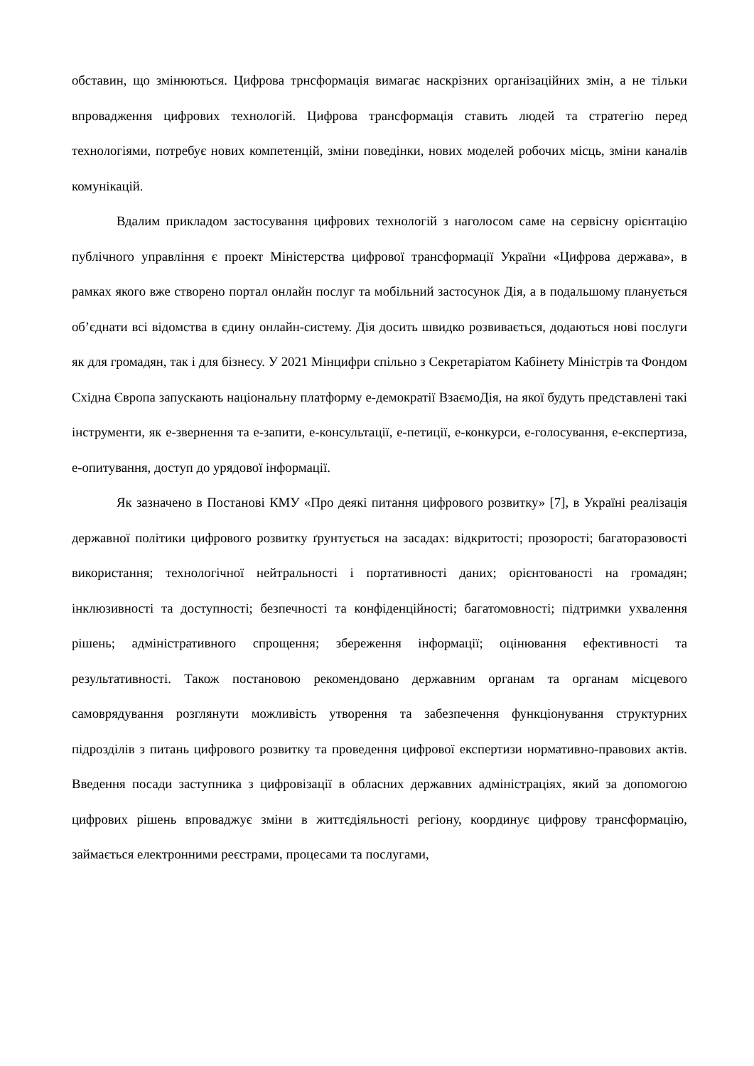обставин, що змінюються. Цифрова трнсформація вимагає наскрізних організаційних змін, а не тільки впровадження цифрових технологій. Цифрова трансформація ставить людей та стратегію перед технологіями, потребує нових компетенцій, зміни поведінки, нових моделей робочих місць, зміни каналів комунікацій.
Вдалим прикладом застосування цифрових технологій з наголосом саме на сервісну орієнтацію публічного управління є проект Міністерства цифрової трансформації України «Цифрова держава», в рамках якого вже створено портал онлайн послуг та мобільний застосунок Дія, а в подальшому планується об’єднати всі відомства в єдину онлайн-систему. Дія досить швидко розвивається, додаються нові послуги як для громадян, так і для бізнесу. У 2021 Мінцифри спільно з Секретаріатом Кабінету Міністрів та Фондом Східна Європа запускають національну платформу е-демократії ВзаємоДія, на якої будуть представлені такі інструменти, як е-звернення та е-запити, е-консультації, е-петиції, е-конкурси, е-голосування, е-експертиза, е-опитування, доступ до урядової інформації.
Як зазначено в Постанові КМУ «Про деякі питання цифрового розвитку» [7], в Україні реалізація державної політики цифрового розвитку ґрунтується на засадах: відкритості; прозорості; багаторазовості використання; технологічної нейтральності і портативності даних; орієнтованості на громадян; інклюзивності та доступності; безпечності та конфіденційності; багатомовності; підтримки ухвалення рішень; адміністративного спрощення; збереження інформації; оцінювання ефективності та результативності. Також постановою рекомендовано державним органам та органам місцевого самоврядування розглянути можливість утворення та забезпечення функціонування структурних підрозділів з питань цифрового розвитку та проведення цифрової експертизи нормативно-правових актів. Введення посади заступника з цифровізації в обласних державних адміністраціях, який за допомогою цифрових рішень впроваджує зміни в життєдіяльності регіону, координує цифрову трансформацію, займається електронними реєстрами, процесами та послугами,